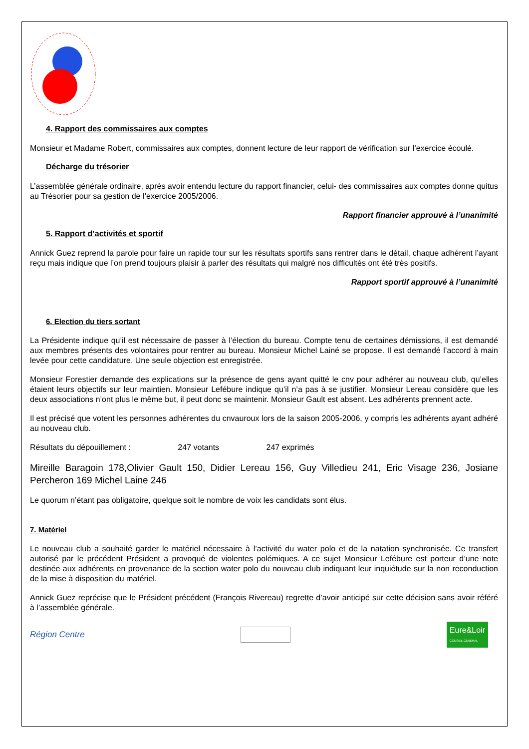4. Rapport des commissaires aux comptes
Monsieur et Madame Robert, commissaires aux comptes, donnent lecture de leur rapport de vérification sur l’exercice écoulé.
Décharge du trésorier
L’assemblée générale ordinaire, après avoir entendu lecture du rapport financier, celui- des commissaires aux comptes donne quitus au Trésorier pour sa gestion de l’exercice 2005/2006.
Rapport financier approuvé à l’unanimité
5. Rapport d’activités et sportif
Annick Guez reprend la parole pour faire un rapide tour sur les résultats sportifs sans rentrer dans le détail, chaque adhérent l’ayant reçu mais indique que l’on prend toujours plaisir à parler des résultats qui malgré nos difficultés ont été très positifs.
Rapport sportif approuvé à l’unanimité
6. Election du tiers sortant
La Présidente indique qu’il est nécessaire de passer à l’élection du bureau. Compte tenu de certaines démissions, il est demandé aux membres présents des volontaires pour rentrer au bureau. Monsieur Michel Lainé se propose. Il est demandé l’accord à main levée pour cette candidature. Une seule objection est enregistrée.
Monsieur Forestier demande des explications sur la présence de gens ayant quitté le cnv pour adhérer au nouveau club, qu’elles étaient leurs objectifs sur leur maintien. Monsieur Lefébure indique qu’il n’a pas à se justifier. Monsieur Lereau considère que les deux associations n’ont plus le même but, il peut donc se maintenir. Monsieur Gault est absent. Les adhérents prennent acte.
Il est précisé que votent les personnes adhérentes du cnvauroux lors de la saison 2005-2006, y compris les adhérents ayant adhéré au nouveau club.
Résultats du dépouillement : 247 votants 247 exprimés
Mireille Baragoin 178,Olivier Gault 150, Didier Lereau 156, Guy Villedieu 241, Eric Visage 236, Josiane Percheron 169 Michel Laine 246
Le quorum n’étant pas obligatoire, quelque soit le nombre de voix les candidats sont élus.
7. Matériel
Le nouveau club a souhaité garder le matériel nécessaire à l’activité du water polo et de la natation synchronisée. Ce transfert autorisé par le précédent Président a provoqué de violentes polémiques. A ce sujet Monsieur Lefébure est porteur d’une note destinée aux adhérents en provenance de la section water polo du nouveau club indiquant leur inquiétude sur la non reconduction de la mise à disposition du matériel.
Annick Guez reprécise que le Président précédent (François Rivereau) regrette d’avoir anticipé sur cette décision sans avoir référé à l’assemblée générale.
Région Centre
Eure&Loir
CONSEIL GÉNÉRAL